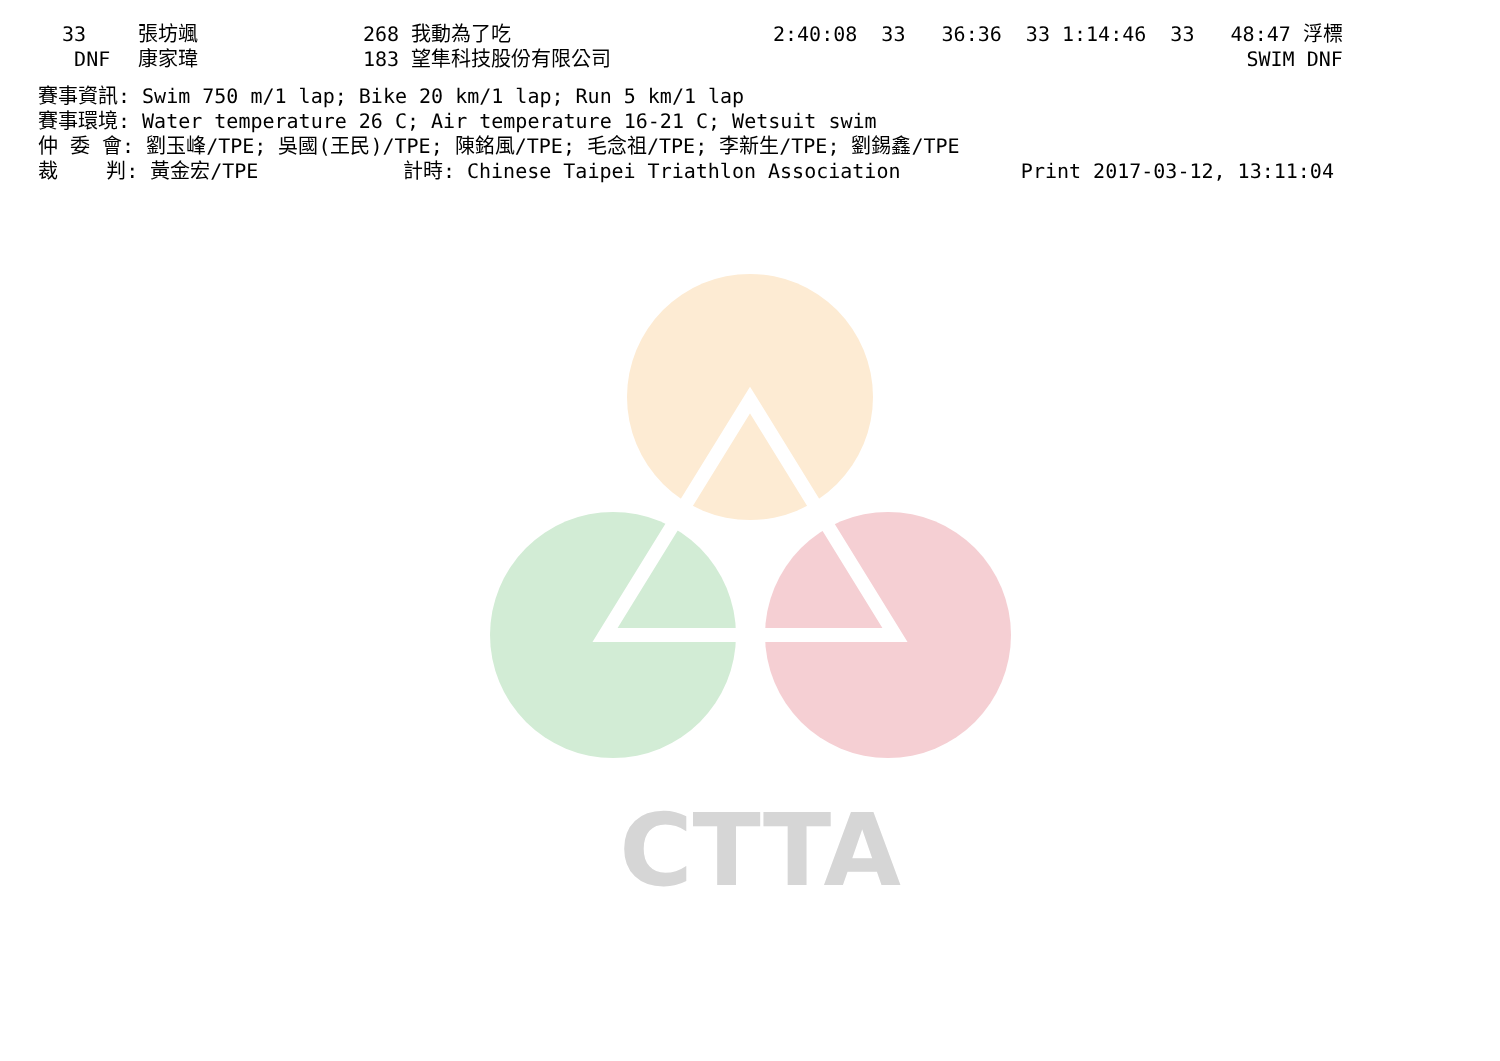CTTA
| 33 | 張坊颯 | 268 我動為了吃 | 2:40:08 33 36:36 33 1:14:46 33 48:47 浮標 |
| DNF | 康家瑋 | 183 望隼科技股份有限公司 | SWIM DNF |
賽事資訊: Swim 750 m/1 lap; Bike 20 km/1 lap; Run 5 km/1 lap
賽事環境: Water temperature 26 C; Air temperature 16-21 C; Wetsuit swim
仲 委 會: 劉玉峰/TPE; 吳國(王民)/TPE; 陳銘風/TPE; 毛念祖/TPE; 李新生/TPE; 劉錫鑫/TPE
裁    判: 黃金宏/TPE            計時: Chinese Taipei Triathlon Association          Print 2017-03-12, 13:11:04